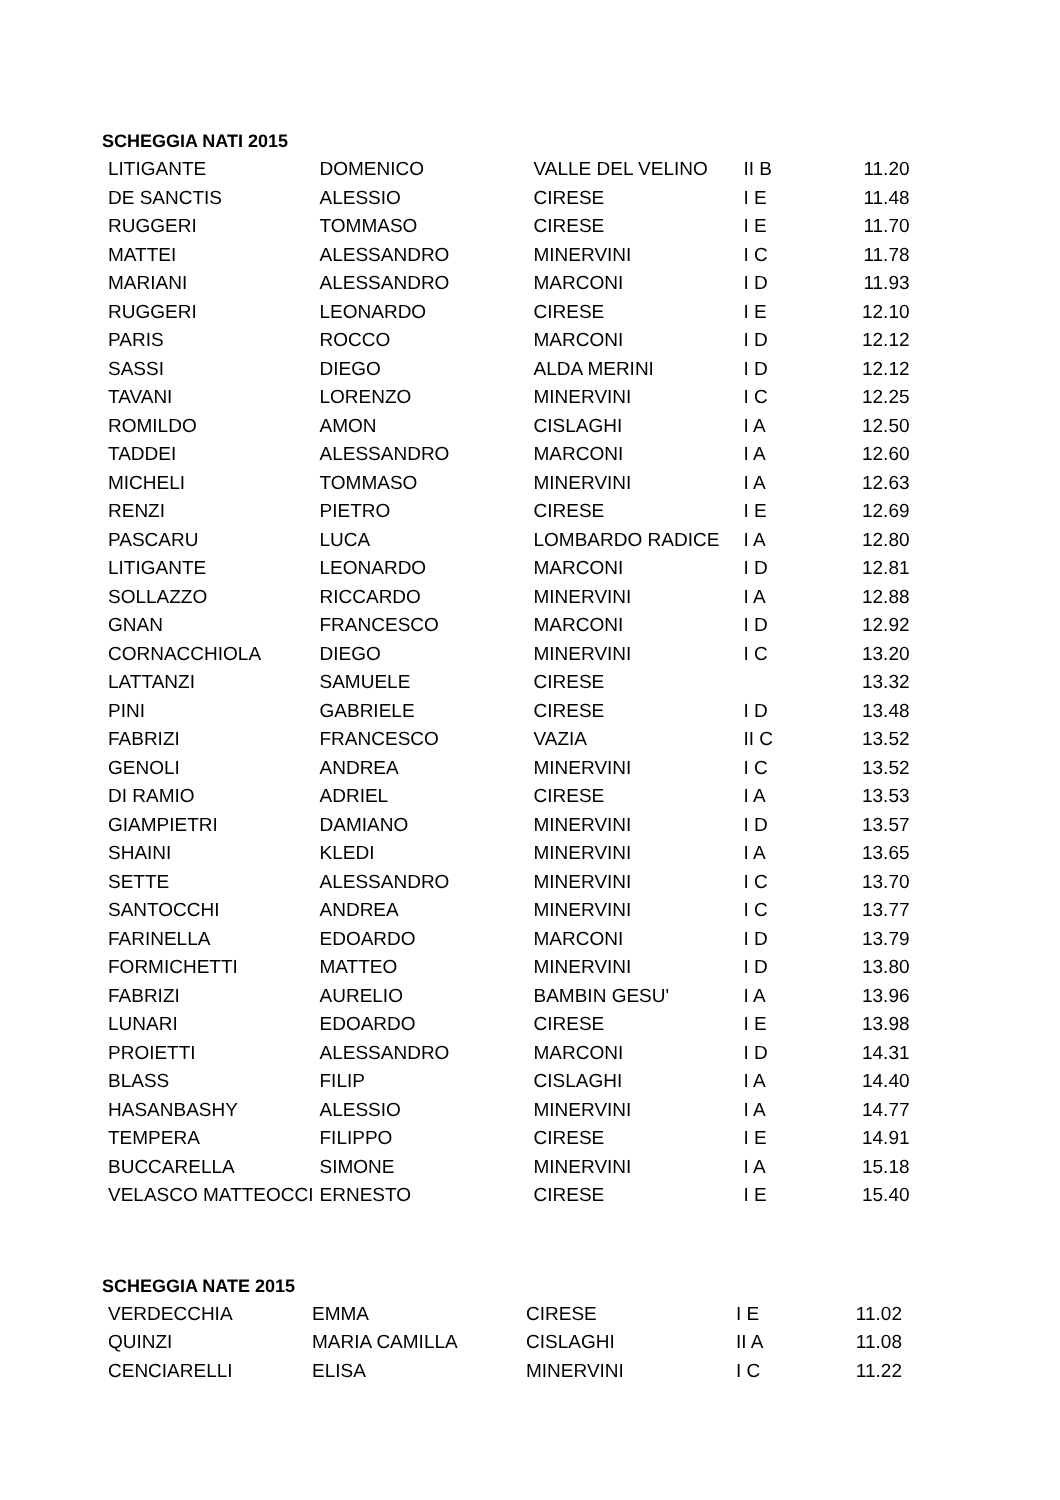SCHEGGIA NATI 2015
| LITIGANTE | DOMENICO | VALLE DEL VELINO | II B | 11.20 |
| DE SANCTIS | ALESSIO | CIRESE | I E | 11.48 |
| RUGGERI | TOMMASO | CIRESE | I E | 11.70 |
| MATTEI | ALESSANDRO | MINERVINI | I C | 11.78 |
| MARIANI | ALESSANDRO | MARCONI | I D | 11.93 |
| RUGGERI | LEONARDO | CIRESE | I E | 12.10 |
| PARIS | ROCCO | MARCONI | I D | 12.12 |
| SASSI | DIEGO | ALDA MERINI | I D | 12.12 |
| TAVANI | LORENZO | MINERVINI | I C | 12.25 |
| ROMILDO | AMON | CISLAGHI | I A | 12.50 |
| TADDEI | ALESSANDRO | MARCONI | I A | 12.60 |
| MICHELI | TOMMASO | MINERVINI | I A | 12.63 |
| RENZI | PIETRO | CIRESE | I E | 12.69 |
| PASCARU | LUCA | LOMBARDO RADICE | I A | 12.80 |
| LITIGANTE | LEONARDO | MARCONI | I D | 12.81 |
| SOLLAZZO | RICCARDO | MINERVINI | I A | 12.88 |
| GNAN | FRANCESCO | MARCONI | I D | 12.92 |
| CORNACCHIOLA | DIEGO | MINERVINI | I C | 13.20 |
| LATTANZI | SAMUELE | CIRESE | | 13.32 |
| PINI | GABRIELE | CIRESE | I D | 13.48 |
| FABRIZI | FRANCESCO | VAZIA | II C | 13.52 |
| GENOLI | ANDREA | MINERVINI | I C | 13.52 |
| DI RAMIO | ADRIEL | CIRESE | I A | 13.53 |
| GIAMPIETRI | DAMIANO | MINERVINI | I D | 13.57 |
| SHAINI | KLEDI | MINERVINI | I A | 13.65 |
| SETTE | ALESSANDRO | MINERVINI | I C | 13.70 |
| SANTOCCHI | ANDREA | MINERVINI | I C | 13.77 |
| FARINELLA | EDOARDO | MARCONI | I D | 13.79 |
| FORMICHETTI | MATTEO | MINERVINI | I D | 13.80 |
| FABRIZI | AURELIO | BAMBIN GESU' | I A | 13.96 |
| LUNARI | EDOARDO | CIRESE | I E | 13.98 |
| PROIETTI | ALESSANDRO | MARCONI | I D | 14.31 |
| BLASS | FILIP | CISLAGHI | I A | 14.40 |
| HASANBASHY | ALESSIO | MINERVINI | I A | 14.77 |
| TEMPERA | FILIPPO | CIRESE | I E | 14.91 |
| BUCCARELLA | SIMONE | MINERVINI | I A | 15.18 |
| VELASCO MATTEOCCI | ERNESTO | CIRESE | I E | 15.40 |
SCHEGGIA NATE 2015
| VERDECCHIA | EMMA | CIRESE | I E | 11.02 |
| QUINZI | MARIA CAMILLA | CISLAGHI | II A | 11.08 |
| CENCIARELLI | ELISA | MINERVINI | I C | 11.22 |